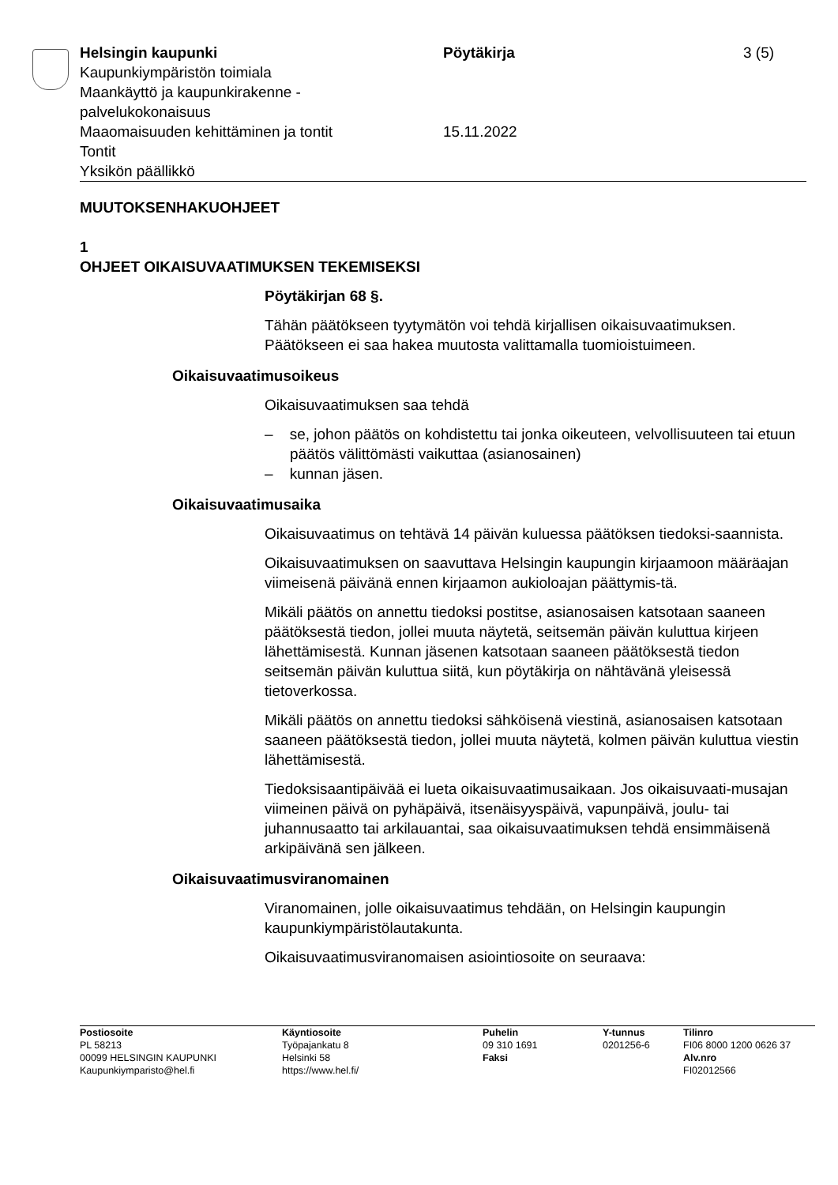Helsingin kaupunki
Kaupunkiympäristön toimiala
Maankäyttö ja kaupunkirakenne -
palvelukokonaisuus
Maaomaisuuden kehittäminen ja tontit
Tontit
Yksikön päällikkö
Pöytäkirja
15.11.2022
3 (5)
MUUTOKSENHAKUOHJEET
1
OHJEET OIKAISUVAATIMUKSEN TEKEMISEKSI
Pöytäkirjan 68 §.
Tähän päätökseen tyytymätön voi tehdä kirjallisen oikaisuvaatimuksen. Päätökseen ei saa hakea muutosta valittamalla tuomioistuimeen.
Oikaisuvaatimusoikeus
Oikaisuvaatimuksen saa tehdä
– se, johon päätös on kohdistettu tai jonka oikeuteen, velvollisuuteen tai etuun päätös välittömästi vaikuttaa (asianosainen)
– kunnan jäsen.
Oikaisuvaatimusaika
Oikaisuvaatimus on tehtävä 14 päivän kuluessa päätöksen tiedoksi-saannista.
Oikaisuvaatimuksen on saavuttava Helsingin kaupungin kirjaamoon määräajan viimeisenä päivänä ennen kirjaamon aukioloajan päättymis-tä.
Mikäli päätös on annettu tiedoksi postitse, asianosaisen katsotaan saaneen päätöksestä tiedon, jollei muuta näytetä, seitsemän päivän kuluttua kirjeen lähettämisestä. Kunnan jäsenen katsotaan saaneen päätöksestä tiedon seitsemän päivän kuluttua siitä, kun pöytäkirja on nähtävänä yleisessä tietoverkossa.
Mikäli päätös on annettu tiedoksi sähköisenä viestinä, asianosaisen katsotaan saaneen päätöksestä tiedon, jollei muuta näytetä, kolmen päivän kuluttua viestin lähettämisestä.
Tiedoksisaantipäivää ei lueta oikaisuvaatimusaikaan. Jos oikaisuvaati-musajan viimeinen päivä on pyhäpäivä, itsenäisyyspäivä, vapunpäivä, joulu- tai juhannusaatto tai arkilauantai, saa oikaisuvaatimuksen tehdä ensimmäisenä arkipäivänä sen jälkeen.
Oikaisuvaatimusviranomainen
Viranomainen, jolle oikaisuvaatimus tehdään, on Helsingin kaupungin kaupunkiympäristölautakunta.
Oikaisuvaatimusviranomaisen asiointiosoite on seuraava:
Postiosoite
PL 58213
00099 HELSINGIN KAUPUNKI
Kaupunkiymparisto@hel.fi
Käyntiosoite
Työpajankatu 8
Helsinki 58
https://www.hel.fi/
Puhelin
09 310 1691
Faksi
Y-tunnus
0201256-6
Tilinro
FI06 8000 1200 0626 37
Alv.nro
FI02012566